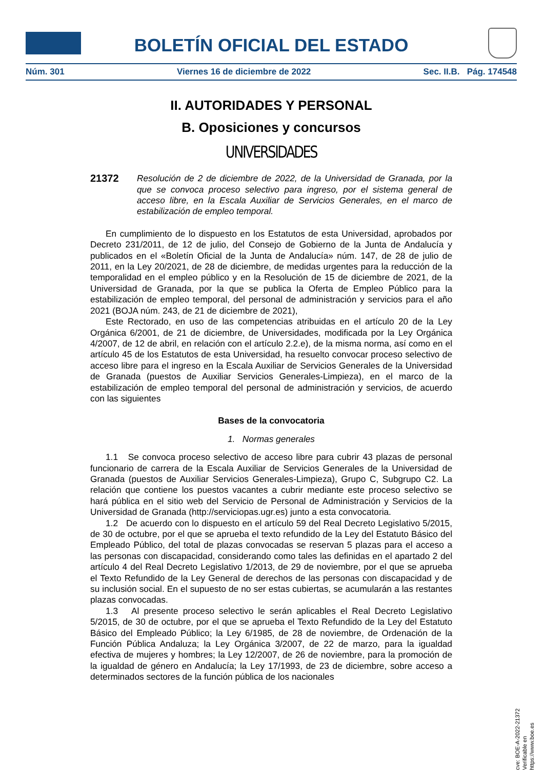BOLETÍN OFICIAL DEL ESTADO
Núm. 301 Viernes 16 de diciembre de 2022 Sec. II.B. Pág. 174548
II. AUTORIDADES Y PERSONAL
B. Oposiciones y concursos
UNIVERSIDADES
21372
Resolución de 2 de diciembre de 2022, de la Universidad de Granada, por la que se convoca proceso selectivo para ingreso, por el sistema general de acceso libre, en la Escala Auxiliar de Servicios Generales, en el marco de estabilización de empleo temporal.
En cumplimiento de lo dispuesto en los Estatutos de esta Universidad, aprobados por Decreto 231/2011, de 12 de julio, del Consejo de Gobierno de la Junta de Andalucía y publicados en el «Boletín Oficial de la Junta de Andalucía» núm. 147, de 28 de julio de 2011, en la Ley 20/2021, de 28 de diciembre, de medidas urgentes para la reducción de la temporalidad en el empleo público y en la Resolución de 15 de diciembre de 2021, de la Universidad de Granada, por la que se publica la Oferta de Empleo Público para la estabilización de empleo temporal, del personal de administración y servicios para el año 2021 (BOJA núm. 243, de 21 de diciembre de 2021),
Este Rectorado, en uso de las competencias atribuidas en el artículo 20 de la Ley Orgánica 6/2001, de 21 de diciembre, de Universidades, modificada por la Ley Orgánica 4/2007, de 12 de abril, en relación con el artículo 2.2.e), de la misma norma, así como en el artículo 45 de los Estatutos de esta Universidad, ha resuelto convocar proceso selectivo de acceso libre para el ingreso en la Escala Auxiliar de Servicios Generales de la Universidad de Granada (puestos de Auxiliar Servicios Generales-Limpieza), en el marco de la estabilización de empleo temporal del personal de administración y servicios, de acuerdo con las siguientes
Bases de la convocatoria
1. Normas generales
1.1 Se convoca proceso selectivo de acceso libre para cubrir 43 plazas de personal funcionario de carrera de la Escala Auxiliar de Servicios Generales de la Universidad de Granada (puestos de Auxiliar Servicios Generales-Limpieza), Grupo C, Subgrupo C2. La relación que contiene los puestos vacantes a cubrir mediante este proceso selectivo se hará pública en el sitio web del Servicio de Personal de Administración y Servicios de la Universidad de Granada (http://serviciopas.ugr.es) junto a esta convocatoria.
1.2 De acuerdo con lo dispuesto en el artículo 59 del Real Decreto Legislativo 5/2015, de 30 de octubre, por el que se aprueba el texto refundido de la Ley del Estatuto Básico del Empleado Público, del total de plazas convocadas se reservan 5 plazas para el acceso a las personas con discapacidad, considerando como tales las definidas en el apartado 2 del artículo 4 del Real Decreto Legislativo 1/2013, de 29 de noviembre, por el que se aprueba el Texto Refundido de la Ley General de derechos de las personas con discapacidad y de su inclusión social. En el supuesto de no ser estas cubiertas, se acumularán a las restantes plazas convocadas.
1.3 Al presente proceso selectivo le serán aplicables el Real Decreto Legislativo 5/2015, de 30 de octubre, por el que se aprueba el Texto Refundido de la Ley del Estatuto Básico del Empleado Público; la Ley 6/1985, de 28 de noviembre, de Ordenación de la Función Pública Andaluza; la Ley Orgánica 3/2007, de 22 de marzo, para la igualdad efectiva de mujeres y hombres; la Ley 12/2007, de 26 de noviembre, para la promoción de la igualdad de género en Andalucía; la Ley 17/1993, de 23 de diciembre, sobre acceso a determinados sectores de la función pública de los nacionales
cve: BOE-A-2022-21372
Verificable en https://www.boe.es